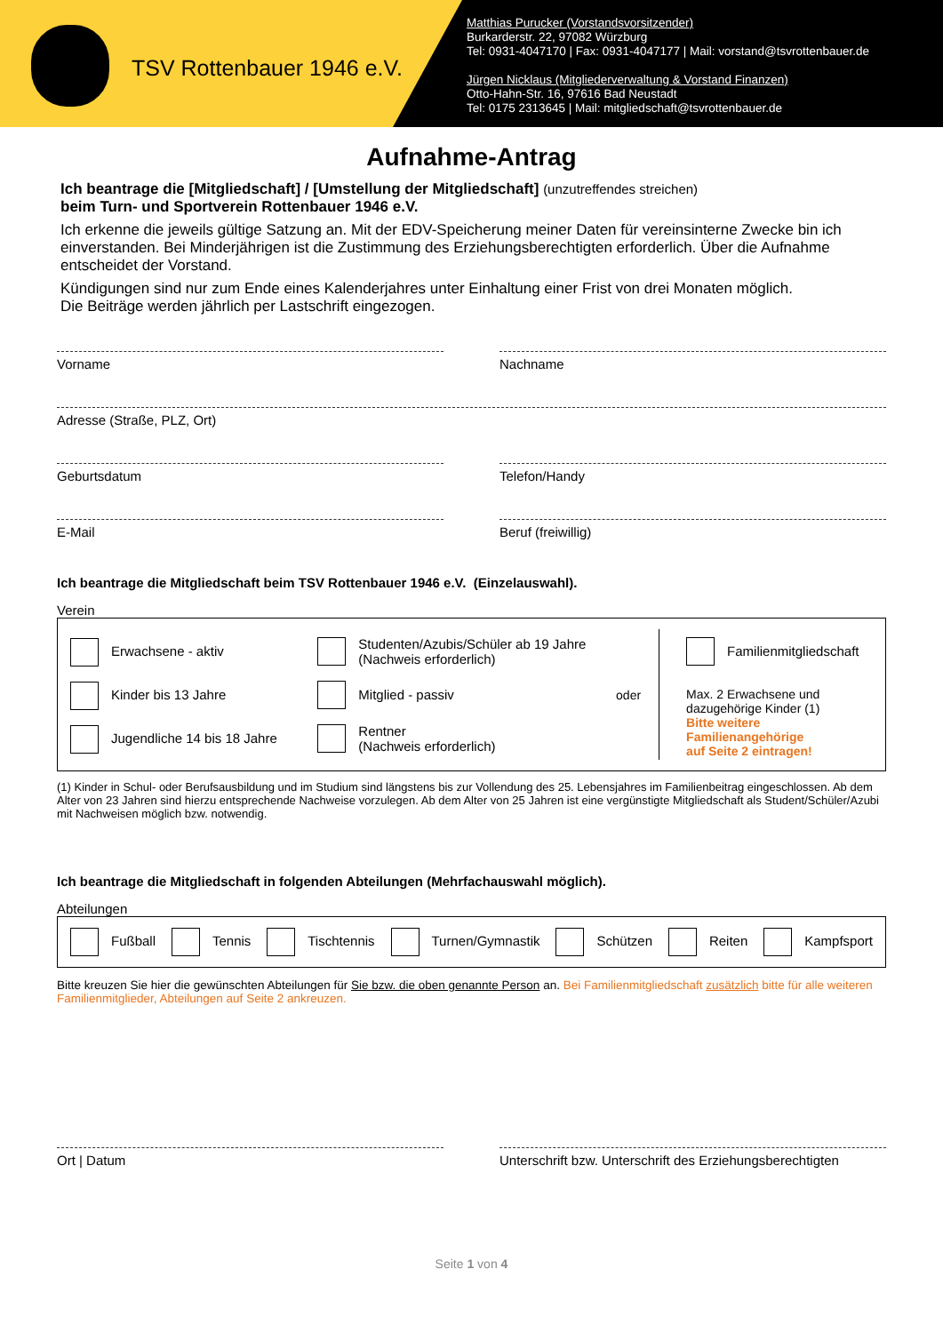TSV Rottenbauer 1946 e.V.
Matthias Purucker (Vorstandsvorsitzender)
Burkarderstr. 22, 97082 Würzburg
Tel: 0931-4047170 | Fax: 0931-4047177 | Mail: vorstand@tsvrottenbauer.de
Jürgen Nicklaus (Mitgliederverwaltung & Vorstand Finanzen)
Otto-Hahn-Str. 16, 97616 Bad Neustadt
Tel: 0175 2313645 | Mail: mitgliedschaft@tsvrottenbauer.de
Aufnahme-Antrag
Ich beantrage die [Mitgliedschaft] / [Umstellung der Mitgliedschaft] (unzutreffendes streichen)
beim Turn- und Sportverein Rottenbauer 1946 e.V.
Ich erkenne die jeweils gültige Satzung an. Mit der EDV-Speicherung meiner Daten für vereinsinterne Zwecke bin ich einverstanden. Bei Minderjährigen ist die Zustimmung des Erziehungsberechtigten erforderlich. Über die Aufnahme entscheidet der Vorstand.
Kündigungen sind nur zum Ende eines Kalenderjahres unter Einhaltung einer Frist von drei Monaten möglich.
Die Beiträge werden jährlich per Lastschrift eingezogen.
Vorname Nachname
Adresse (Straße, PLZ, Ort)
Geburtsdatum Telefon/Handy
E-Mail Beruf (freiwillig)
Ich beantrage die Mitgliedschaft beim TSV Rottenbauer 1946 e.V. (Einzelauswahl).
Verein
Erwachsene - aktiv
Kinder bis 13 Jahre
Jugendliche 14 bis 18 Jahre
Studenten/Azubis/Schüler ab 19 Jahre
(Nachweis erforderlich)
Mitglied - passiv
Rentner
(Nachweis erforderlich)
oder
Familienmitgliedschaft
Max. 2 Erwachsene und
dazugehörige Kinder (1)
Bitte weitere Familienangehörige
auf Seite 2 eintragen!
(1) Kinder in Schul- oder Berufsausbildung und im Studium sind längstens bis zur Vollendung des 25. Lebensjahres im Familienbeitrag eingeschlossen. Ab dem Alter von 23 Jahren sind hierzu entsprechende Nachweise vorzulegen. Ab dem Alter von 25 Jahren ist eine vergünstigte Mitgliedschaft als Student/Schüler/Azubi mit Nachweisen möglich bzw. notwendig.
Ich beantrage die Mitgliedschaft in folgenden Abteilungen (Mehrfachauswahl möglich).
Abteilungen
Fußball Tennis Tischtennis Turnen/Gymnastik Schützen Reiten Kampfsport
Bitte kreuzen Sie hier die gewünschten Abteilungen für Sie bzw. die oben genannte Person an. Bei Familienmitgliedschaft zusätzlich bitte für alle weiteren Familienmitglieder, Abteilungen auf Seite 2 ankreuzen.
Ort | Datum Unterschrift bzw. Unterschrift des Erziehungsberechtigten
Seite 1 von 4